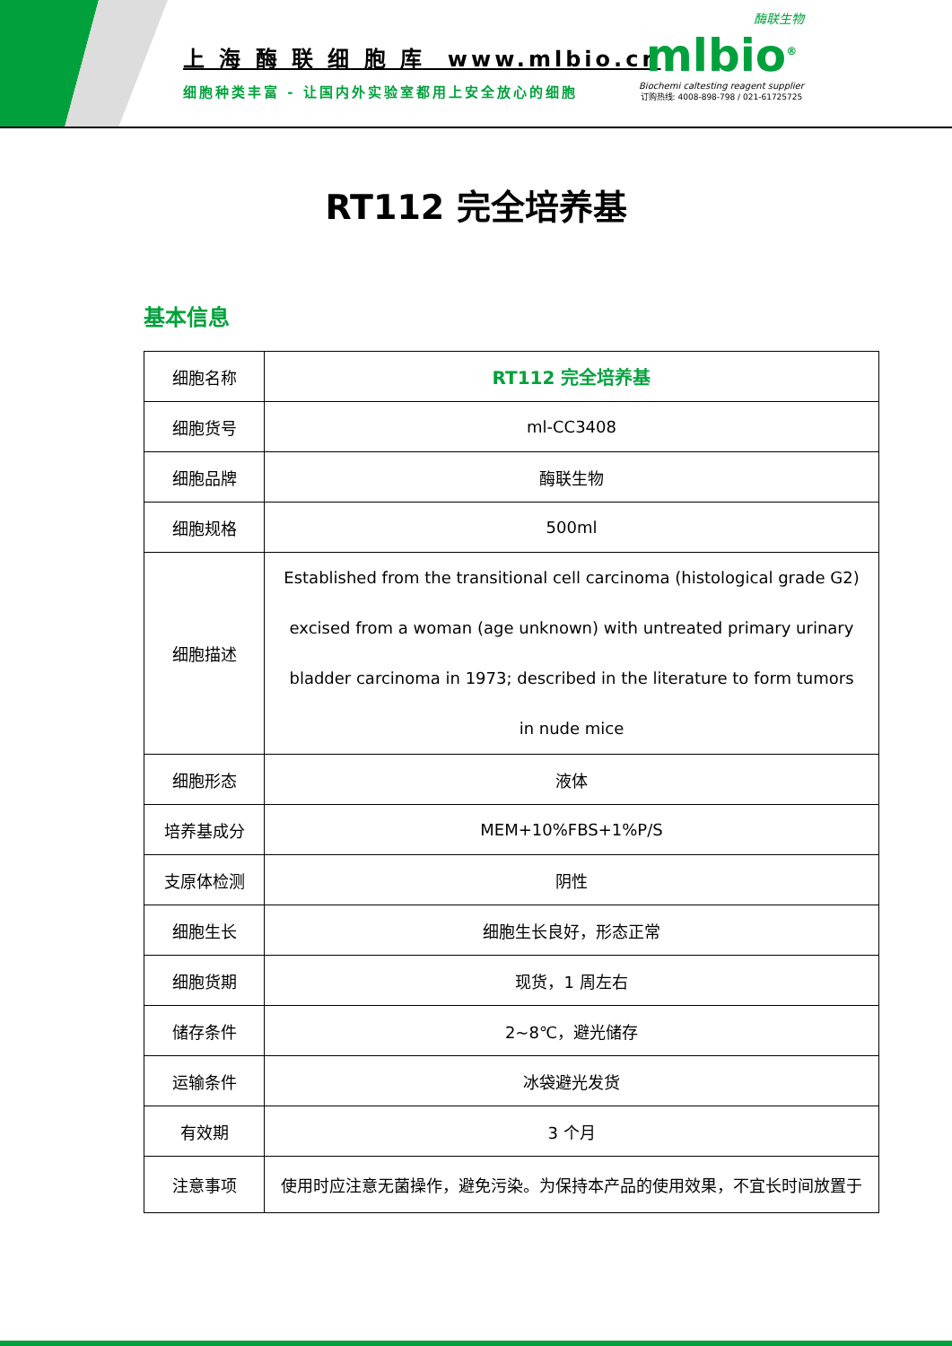上 海 酶 联 细 胞 库 www.mlbio.cn
细胞种类丰富 - 让国内外实验室都用上安全放心的细胞
酶联生物
mlbio<sup>®</sup>
Biochemi caltesting reagent supplier
订购热线: 4008-898-798 / 021-61725725
RT112 完全培养基
基本信息
| 细胞名称 | RT112 完全培养基 |
| 细胞货号 | ml-CC3408 |
| 细胞品牌 | 酶联生物 |
| 细胞规格 | 500ml |
| 细胞描述 | Established from the transitional cell carcinoma (histological grade G2) excised from a woman (age unknown) with untreated primary urinary bladder carcinoma in 1973; described in the literature to form tumors in nude mice |
| 细胞形态 | 液体 |
| 培养基成分 | MEM+10%FBS+1%P/S |
| 支原体检测 | 阴性 |
| 细胞生长 | 细胞生长良好，形态正常 |
| 细胞货期 | 现货，1 周左右 |
| 储存条件 | 2~8℃，避光储存 |
| 运输条件 | 冰袋避光发货 |
| 有效期 | 3 个月 |
| 注意事项 | 使用时应注意无菌操作，避免污染。为保持本产品的使用效果，不宜长时间放置于 |